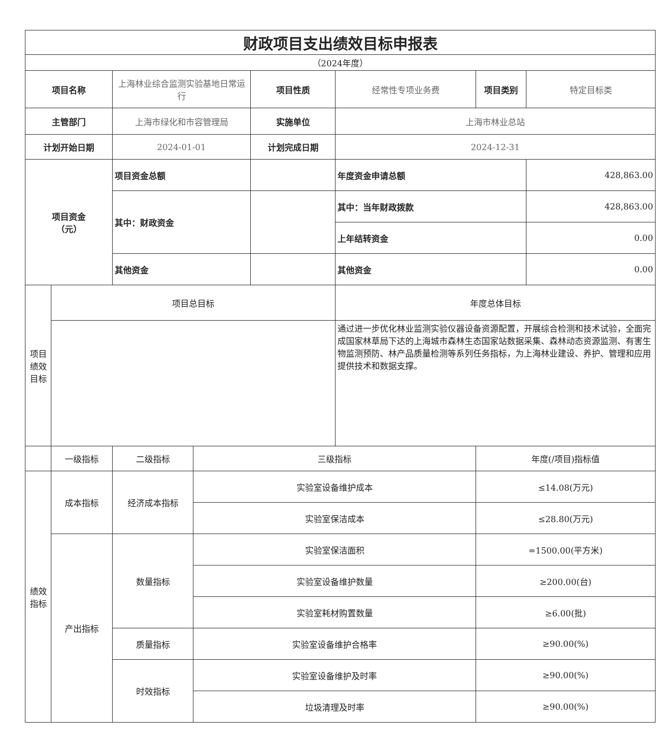| 财政项目支出绩效目标申报表 | | | | | | | |
| （2024年度） | | | | | | | |
| 项目名称 | | 上海林业综合监测实验基地日常运行 | | 项目性质 | 经常性专项业务费 | 项目类别 | 特定目标类 |
| 主管部门 | | 上海市绿化和市容管理局 | | 实施单位 | 上海市林业总站 | | |
| 计划开始日期 | | 2024-01-01 | | 计划完成日期 | 2024-12-31 | | |
| 项目资金 （元） | | 项目资金总额 | | | 年度资金申请总额 | | 428,863.00 |
| | | 其中：财政资金 | | | 其中：当年财政拨款 | | 428,863.00 |
| | | | | | 上年结转资金 | | 0.00 |
| | | 其他资金 | | | 其他资金 | | 0.00 |
| 项目绩效目标 | 项目总目标 | | | | 年度总体目标 | | |
| | | | | | 通过进一步优化林业监测实验仪器设备资源配置，开展综合检测和技术试验，全面完成国家林草局下达的上海城市森林生态国家站数据采集、森林动态资源监测、有害生物监测预防、林产品质量检测等系列任务指标，为上海林业建设、养护、管理和应用提供技术和数据支撑。 | | |
| | 一级指标 | 二级指标 | 三级指标 | | | 年度(/项目)指标值 | |
| 绩效指标 | 成本指标 | 经济成本指标 | 实验室设备维护成本 | | | ≤14.08(万元) | |
| | | | 实验室保洁成本 | | | ≤28.80(万元) | |
| | 产出指标 | 数量指标 | 实验室保洁面积 | | | =1500.00(平方米) | |
| | | | 实验室设备维护数量 | | | ≥200.00(台) | |
| | | | 实验室耗材购置数量 | | | ≥6.00(批) | |
| | | 质量指标 | 实验室设备维护合格率 | | | ≥90.00(%) | |
| | | 时效指标 | 实验室设备维护及时率 | | | ≥90.00(%) | |
| | | | 垃圾清理及时率 | | | ≥90.00(%) | |